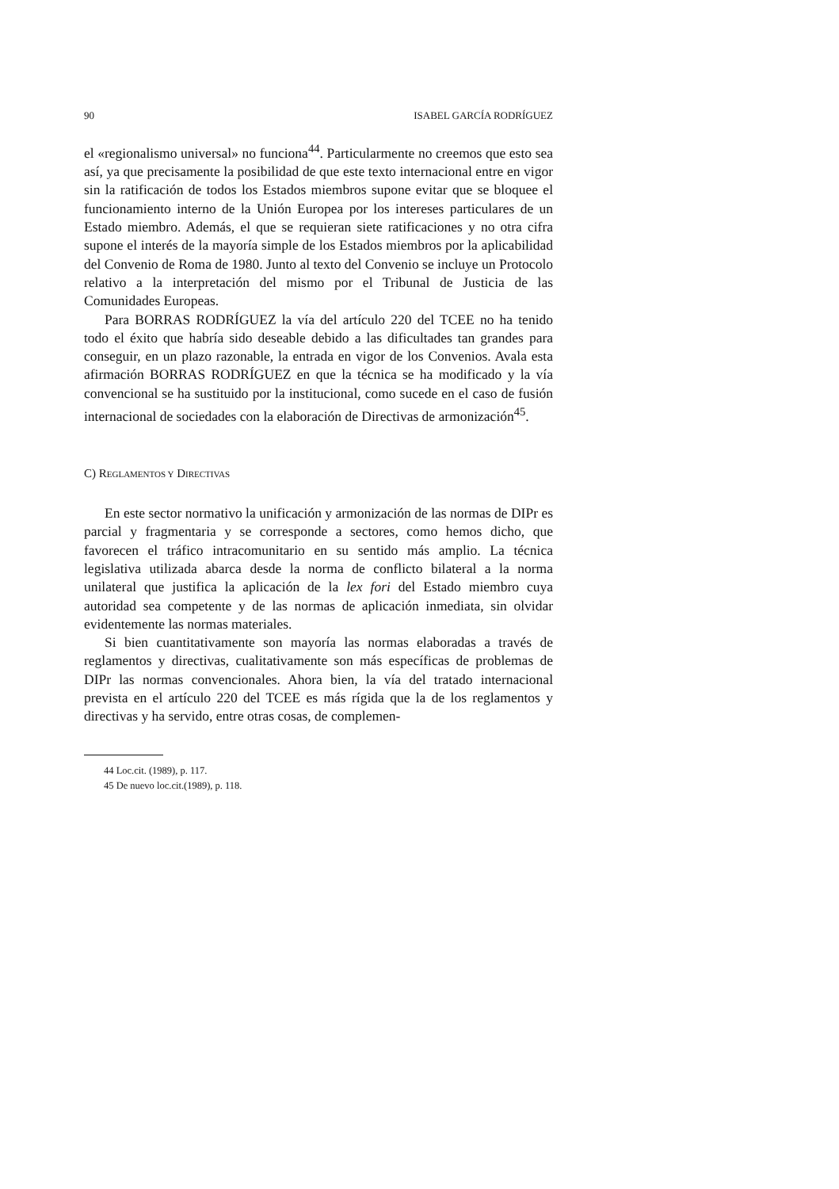90 ISABEL GARCÍA RODRÍGUEZ
el «regionalismo universal» no funciona<sup>44</sup>. Particularmente no creemos que esto sea así, ya que precisamente la posibilidad de que este texto internacional entre en vigor sin la ratificación de todos los Estados miembros supone evitar que se bloquee el funcionamiento interno de la Unión Europea por los intereses particulares de un Estado miembro. Además, el que se requieran siete ratificaciones y no otra cifra supone el interés de la mayoría simple de los Estados miembros por la aplicabilidad del Convenio de Roma de 1980. Junto al texto del Convenio se incluye un Protocolo relativo a la interpretación del mismo por el Tribunal de Justicia de las Comunidades Europeas.
Para BORRAS RODRÍGUEZ la vía del artículo 220 del TCEE no ha tenido todo el éxito que habría sido deseable debido a las dificultades tan grandes para conseguir, en un plazo razonable, la entrada en vigor de los Convenios. Avala esta afirmación BORRAS RODRÍGUEZ en que la técnica se ha modificado y la vía convencional se ha sustituido por la institucional, como sucede en el caso de fusión internacional de sociedades con la elaboración de Directivas de armonización<sup>45</sup>.
C) REGLAMENTOS Y DIRECTIVAS
En este sector normativo la unificación y armonización de las normas de DIPr es parcial y fragmentaria y se corresponde a sectores, como hemos dicho, que favorecen el tráfico intracomunitario en su sentido más amplio. La técnica legislativa utilizada abarca desde la norma de conflicto bilateral a la norma unilateral que justifica la aplicación de la lex fori del Estado miembro cuya autoridad sea competente y de las normas de aplicación inmediata, sin olvidar evidentemente las normas materiales.
Si bien cuantitativamente son mayoría las normas elaboradas a través de reglamentos y directivas, cualitativamente son más específicas de problemas de DIPr las normas convencionales. Ahora bien, la vía del tratado internacional prevista en el artículo 220 del TCEE es más rígida que la de los reglamentos y directivas y ha servido, entre otras cosas, de complemen-
44 Loc.cit. (1989), p. 117.
45 De nuevo loc.cit.(1989), p. 118.